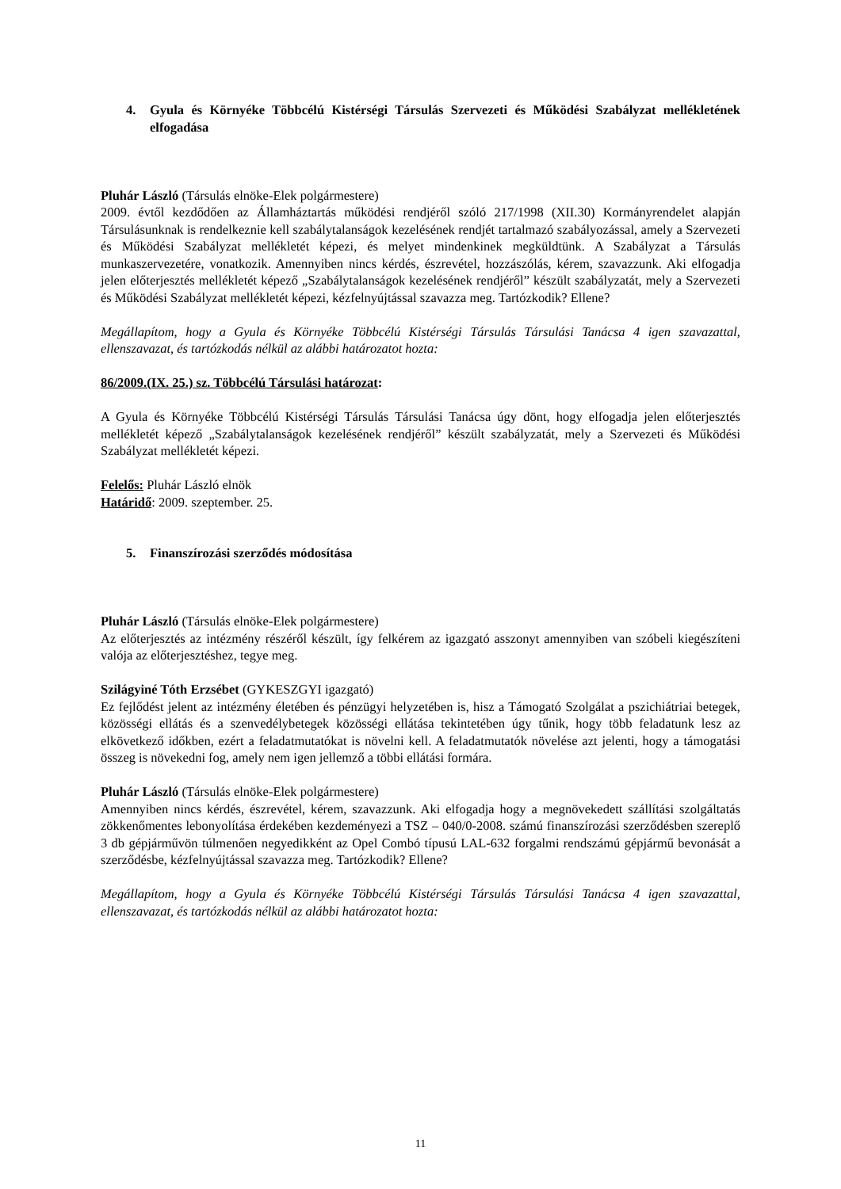4. Gyula és Környéke Többcélú Kistérségi Társulás Szervezeti és Működési Szabályzat mellékletének elfogadása
Pluhár László (Társulás elnöke-Elek polgármestere)
2009. évtől kezdődően az Államháztartás működési rendjéről szóló 217/1998 (XII.30) Kormányrendelet alapján Társulásunknak is rendelkeznie kell szabálytalanságok kezelésének rendjét tartalmazó szabályozással, amely a Szervezeti és Működési Szabályzat mellékletét képezi, és melyet mindenkinek megküldtünk. A Szabályzat a Társulás munkaszervezetére, vonatkozik. Amennyiben nincs kérdés, észrevétel, hozzászólás, kérem, szavazzunk. Aki elfogadja jelen előterjesztés mellékletét képező „Szabálytalanságok kezelésének rendjéről” készült szabályzatát, mely a Szervezeti és Működési Szabályzat mellékletét képezi, kézfelnyújtással szavazza meg. Tartózkodik? Ellene?
Megállapítom, hogy a Gyula és Környéke Többcélú Kistérségi Társulás Társulási Tanácsa 4 igen szavazattal, ellenszavazat, és tartózkodás nélkül az alábbi határozatot hozta:
86/2009.(IX. 25.) sz. Többcélú Társulási határozat:
A Gyula és Környéke Többcélú Kistérségi Társulás Társulási Tanácsa úgy dönt, hogy elfogadja jelen előterjesztés mellékletét képező „Szabálytalanságok kezelésének rendjéről” készült szabályzatát, mely a Szervezeti és Működési Szabályzat mellékletét képezi.
Felelős: Pluhár László elnök
Határidő: 2009. szeptember. 25.
5. Finanszírozási szerződés módosítása
Pluhár László (Társulás elnöke-Elek polgármestere)
Az előterjesztés az intézmény részéről készült, így felkérem az igazgató asszonyt amennyiben van szóbeli kiegészíteni valója az előterjesztéshez, tegye meg.
Szilágyiné Tóth Erzsébet (GYKESZGYI igazgató)
Ez fejlődést jelent az intézmény életében és pénzügyi helyzetében is, hisz a Támogató Szolgálat a pszichiátriai betegek, közösségi ellátás és a szenvedélybetegek közösségi ellátása tekintetében úgy tűnik, hogy több feladatunk lesz az elkövetkező időkben, ezért a feladatmutatókat is növelni kell. A feladatmutatók növelése azt jelenti, hogy a támogatási összeg is növekedni fog, amely nem igen jellemző a többi ellátási formára.
Pluhár László (Társulás elnöke-Elek polgármestere)
Amennyiben nincs kérdés, észrevétel, kérem, szavazzunk. Aki elfogadja hogy a megnövekedett szállítási szolgáltatás zökkenőmentes lebonyolítása érdekében kezdeményezi a TSZ – 040/0-2008. számú finanszírozási szerződésben szereplő 3 db gépjárművön túlmenően negyedikként az Opel Combó típusú LAL-632 forgalmi rendszámú gépjármű bevonását a szerződésbe, kézfelnyújtással szavazza meg. Tartózkodik? Ellene?
Megállapítom, hogy a Gyula és Környéke Többcélú Kistérségi Társulás Társulási Tanácsa 4 igen szavazattal, ellenszavazat, és tartózkodás nélkül az alábbi határozatot hozta:
11